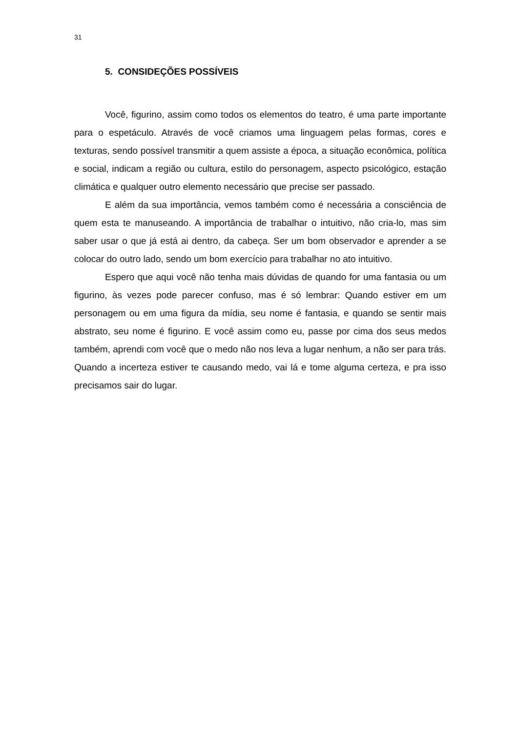31
5. CONSIDEÇÕES POSSÍVEIS
Você, figurino, assim como todos os elementos do teatro, é uma parte importante para o espetáculo. Através de você criamos uma linguagem pelas formas, cores e texturas, sendo possível transmitir a quem assiste a época, a situação econômica, política e social, indicam a região ou cultura, estilo do personagem, aspecto psicológico, estação climática e qualquer outro elemento necessário que precise ser passado.
E além da sua importância, vemos também como é necessária a consciência de quem esta te manuseando. A importância de trabalhar o intuitivo, não cria-lo, mas sim saber usar o que já está ai dentro, da cabeça. Ser um bom observador e aprender a se colocar do outro lado, sendo um bom exercício para trabalhar no ato intuitivo.
Espero que aqui você não tenha mais dúvidas de quando for uma fantasia ou um figurino, às vezes pode parecer confuso, mas é só lembrar: Quando estiver em um personagem ou em uma figura da mídia, seu nome é fantasia, e quando se sentir mais abstrato, seu nome é figurino. E você assim como eu, passe por cima dos seus medos também, aprendi com você que o medo não nos leva a lugar nenhum, a não ser para trás. Quando a incerteza estiver te causando medo, vai lá e tome alguma certeza, e pra isso precisamos sair do lugar.